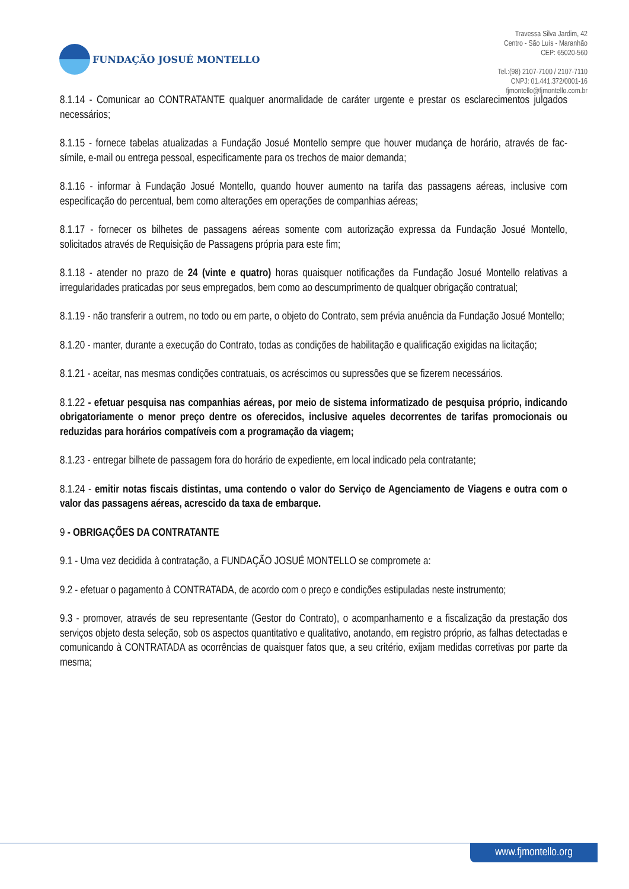FUNDAÇÃO JOSUÉ MONTELLO
Travessa Silva Jardim, 42
Centro - São Luís - Maranhão
CEP: 65020-560
Tel.:(98) 2107-7100 / 2107-7110
CNPJ: 01.441.372/0001-16
fjmontello@fjmontello.com.br
8.1.14 - Comunicar ao CONTRATANTE qualquer anormalidade de caráter urgente e prestar os esclarecimentos julgados necessários;
8.1.15 - fornece tabelas atualizadas a Fundação Josué Montello sempre que houver mudança de horário, através de fac-símile, e-mail ou entrega pessoal, especificamente para os trechos de maior demanda;
8.1.16 - informar à Fundação Josué Montello, quando houver aumento na tarifa das passagens aéreas, inclusive com especificação do percentual, bem como alterações em operações de companhias aéreas;
8.1.17 - fornecer os bilhetes de passagens aéreas somente com autorização expressa da Fundação Josué Montello, solicitados através de Requisição de Passagens própria para este fim;
8.1.18 - atender no prazo de 24 (vinte e quatro) horas quaisquer notificações da Fundação Josué Montello relativas a irregularidades praticadas por seus empregados, bem como ao descumprimento de qualquer obrigação contratual;
8.1.19 - não transferir a outrem, no todo ou em parte, o objeto do Contrato, sem prévia anuência da Fundação Josué Montello;
8.1.20 - manter, durante a execução do Contrato, todas as condições de habilitação e qualificação exigidas na licitação;
8.1.21 - aceitar, nas mesmas condições contratuais, os acréscimos ou supressões que se fizerem necessários.
8.1.22 - efetuar pesquisa nas companhias aéreas, por meio de sistema informatizado de pesquisa próprio, indicando obrigatoriamente o menor preço dentre os oferecidos, inclusive aqueles decorrentes de tarifas promocionais ou reduzidas para horários compatíveis com a programação da viagem;
8.1.23 - entregar bilhete de passagem fora do horário de expediente, em local indicado pela contratante;
8.1.24 - emitir notas fiscais distintas, uma contendo o valor do Serviço de Agenciamento de Viagens e outra com o valor das passagens aéreas, acrescido da taxa de embarque.
9 - OBRIGAÇÕES DA CONTRATANTE
9.1 - Uma vez decidida à contratação, a FUNDAÇÃO JOSUÉ MONTELLO se compromete a:
9.2 - efetuar o pagamento à CONTRATADA, de acordo com o preço e condições estipuladas neste instrumento;
9.3 - promover, através de seu representante (Gestor do Contrato), o acompanhamento e a fiscalização da prestação dos serviços objeto desta seleção, sob os aspectos quantitativo e qualitativo, anotando, em registro próprio, as falhas detectadas e comunicando à CONTRATADA as ocorrências de quaisquer fatos que, a seu critério, exijam medidas corretivas por parte da mesma;
www.fjmontello.org